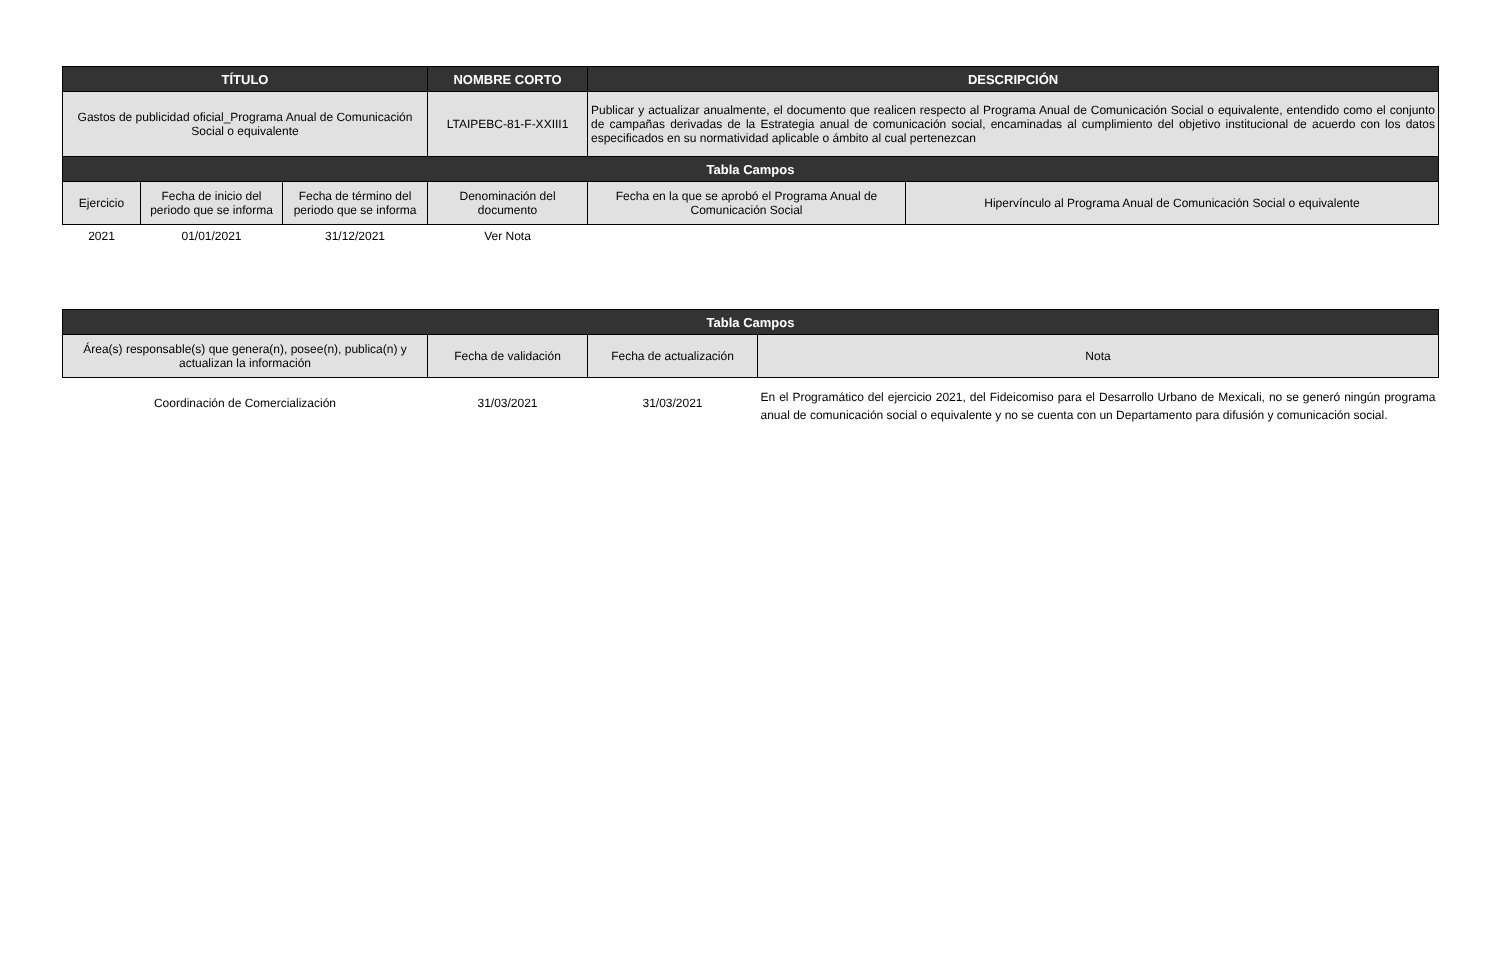| TÍTULO | | | NOMBRE CORTO | DESCRIPCIÓN | |
| --- | --- | --- | --- | --- | --- |
| Gastos de publicidad oficial_Programa Anual de Comunicación Social o equivalente | | | LTAIPEBC-81-F-XXIII1 | Publicar y actualizar anualmente, el documento que realicen respecto al Programa Anual de Comunicación Social o equivalente, entendido como el conjunto de campañas derivadas de la Estrategia anual de comunicación social, encaminadas al cumplimiento del objetivo institucional de acuerdo con los datos especificados en su normatividad aplicable o ámbito al cual pertenezcan | |
| Tabla Campos | | | | | |
| Ejercicio | Fecha de inicio del periodo que se informa | Fecha de término del periodo que se informa | Denominación del documento | Fecha en la que se aprobó el Programa Anual de Comunicación Social | Hipervínculo al Programa Anual de Comunicación Social o equivalente |
| 2021 | 01/01/2021 | 31/12/2021 | Ver Nota | | |
| Tabla Campos | | | |
| --- | --- | --- | --- |
| Área(s) responsable(s) que genera(n), posee(n), publica(n) y actualizan la información | Fecha de validación | Fecha de actualización | Nota |
| Coordinación de Comercialización | 31/03/2021 | 31/03/2021 | En el Programático del ejercicio 2021, del Fideicomiso para el Desarrollo Urbano de Mexicali, no se generó ningún programa anual de comunicación social o equivalente y no se cuenta con un Departamento para difusión y comunicación social. |